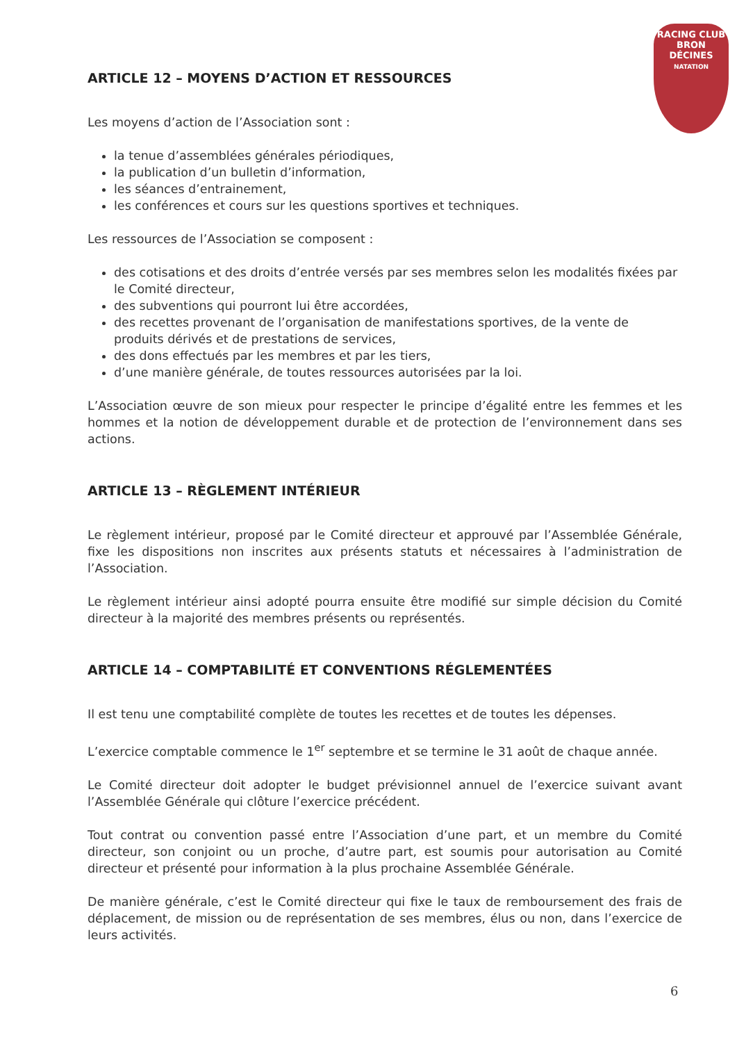RACING CLUB
BRON
DÉCINES
NATATION
ARTICLE 12 – MOYENS D’ACTION ET RESSOURCES
Les moyens d’action de l’Association sont :
la tenue d’assemblées générales périodiques,
la publication d’un bulletin d’information,
les séances d’entrainement,
les conférences et cours sur les questions sportives et techniques.
Les ressources de l’Association se composent :
des cotisations et des droits d’entrée versés par ses membres selon les modalités fixées par le Comité directeur,
des subventions qui pourront lui être accordées,
des recettes provenant de l’organisation de manifestations sportives, de la vente de produits dérivés et de prestations de services,
des dons effectués par les membres et par les tiers,
d’une manière générale, de toutes ressources autorisées par la loi.
L’Association œuvre de son mieux pour respecter le principe d’égalité entre les femmes et les hommes et la notion de développement durable et de protection de l’environnement dans ses actions.
ARTICLE 13 – RÈGLEMENT INTÉRIEUR
Le règlement intérieur, proposé par le Comité directeur et approuvé par l’Assemblée Générale, fixe les dispositions non inscrites aux présents statuts et nécessaires à l’administration de l’Association.
Le règlement intérieur ainsi adopté pourra ensuite être modifié sur simple décision du Comité directeur à la majorité des membres présents ou représentés.
ARTICLE 14 – COMPTABILITÉ ET CONVENTIONS RÉGLEMENTÉES
Il est tenu une comptabilité complète de toutes les recettes et de toutes les dépenses.
L’exercice comptable commence le 1<sup>er</sup> septembre et se termine le 31 août de chaque année.
Le Comité directeur doit adopter le budget prévisionnel annuel de l’exercice suivant avant l’Assemblée Générale qui clôture l’exercice précédent.
Tout contrat ou convention passé entre l’Association d’une part, et un membre du Comité directeur, son conjoint ou un proche, d’autre part, est soumis pour autorisation au Comité directeur et présenté pour information à la plus prochaine Assemblée Générale.
De manière générale, c’est le Comité directeur qui fixe le taux de remboursement des frais de déplacement, de mission ou de représentation de ses membres, élus ou non, dans l’exercice de leurs activités.
6